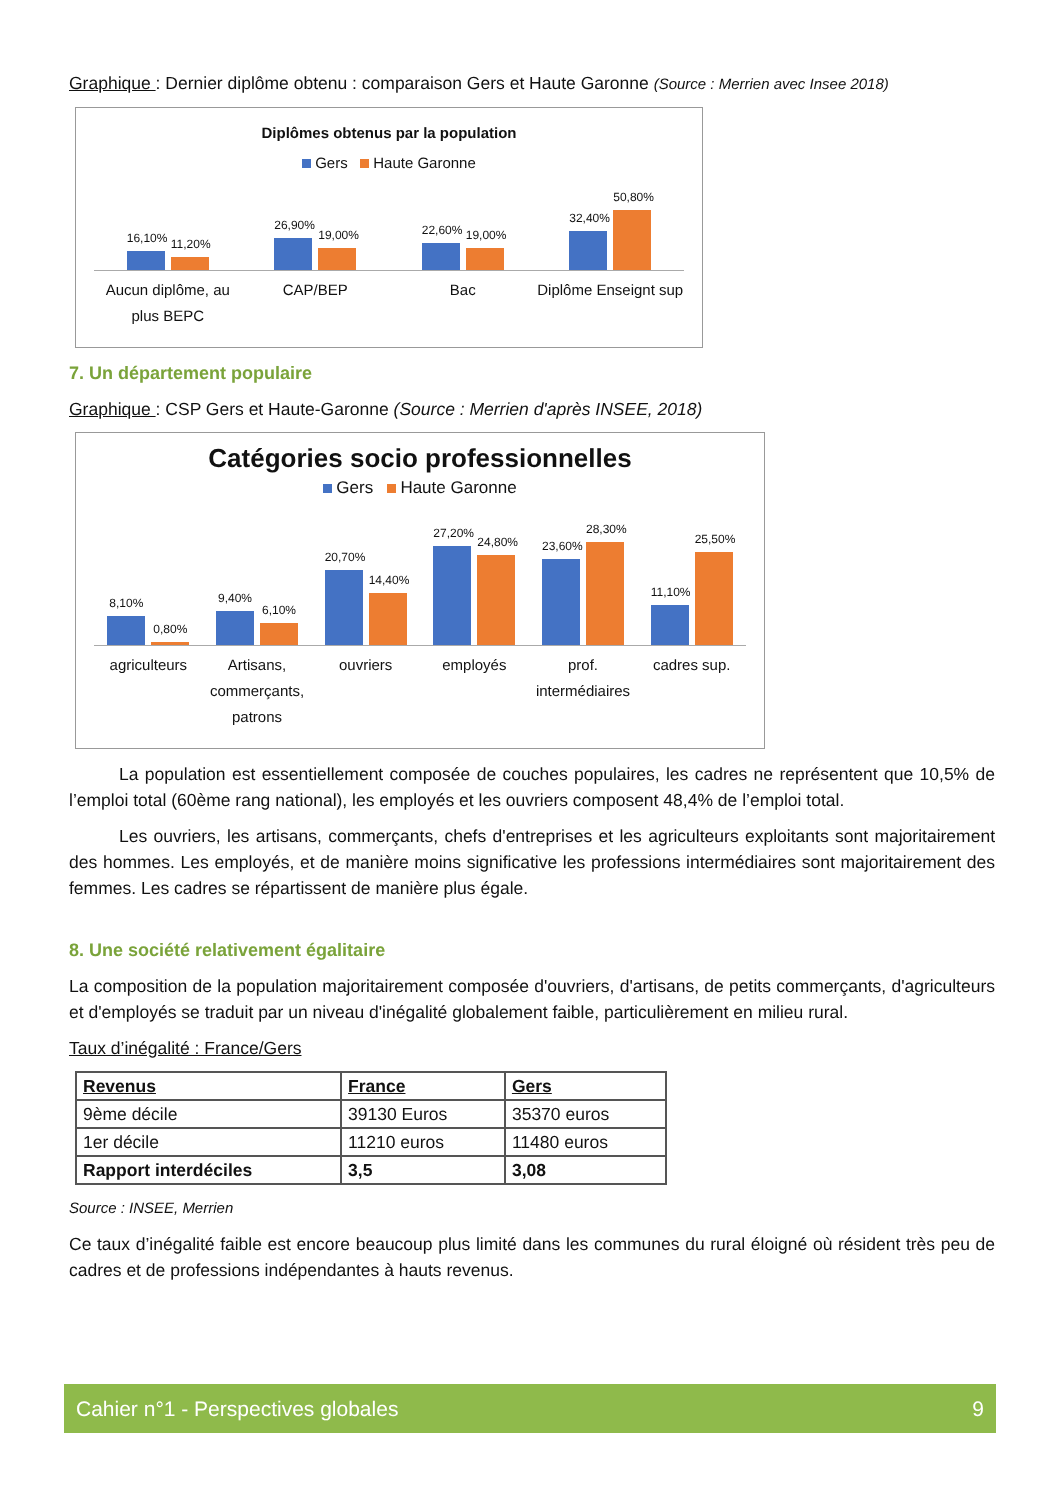Graphique : Dernier diplôme obtenu : comparaison Gers et Haute Garonne (Source : Merrien avec Insee 2018)
Diplômes obtenus par la population
Gers Haute Garonne
16,10%
11,20%
26,90%
19,00%
22,60%
19,00%
32,40%
50,80%
Aucun diplôme, au plus BEPC CAP/BEP Bac Diplôme Enseignt sup
7. Un département populaire
Graphique : CSP Gers et Haute-Garonne (Source : Merrien d'après INSEE, 2018)
Catégories socio professionnelles
Gers Haute Garonne
8,10%
0,80%
9,40%
6,10%
20,70%
14,40%
27,20%
24,80%
23,60%
28,30%
11,10%
25,50%
agriculteurs Artisans, commerçants, patrons ouvriers employés prof. intermédiaires cadres sup.
La population est essentiellement composée de couches populaires, les cadres ne représentent que 10,5% de l’emploi total (60ème rang national), les employés et les ouvriers composent 48,4% de l’emploi total.
Les ouvriers, les artisans, commerçants, chefs d'entreprises et les agriculteurs exploitants sont majoritairement des hommes. Les employés, et de manière moins significative les professions intermédiaires sont majoritairement des femmes. Les cadres se répartissent de manière plus égale.
8. Une société relativement égalitaire
La composition de la population majoritairement composée d'ouvriers, d'artisans, de petits commerçants, d'agriculteurs et d'employés se traduit par un niveau d'inégalité globalement faible, particulièrement en milieu rural.
Taux d’inégalité : France/Gers
| Revenus | France | Gers |
| --- | --- | --- |
| 9ème décile | 39130 Euros | 35370 euros |
| 1er décile | 11210 euros | 11480 euros |
| Rapport interdéciles | 3,5 | 3,08 |
Source : INSEE, Merrien
Ce taux d’inégalité faible est encore beaucoup plus limité dans les communes du rural éloigné où résident très peu de cadres et de professions indépendantes à hauts revenus.
Cahier n°1 - Perspectives globales 9